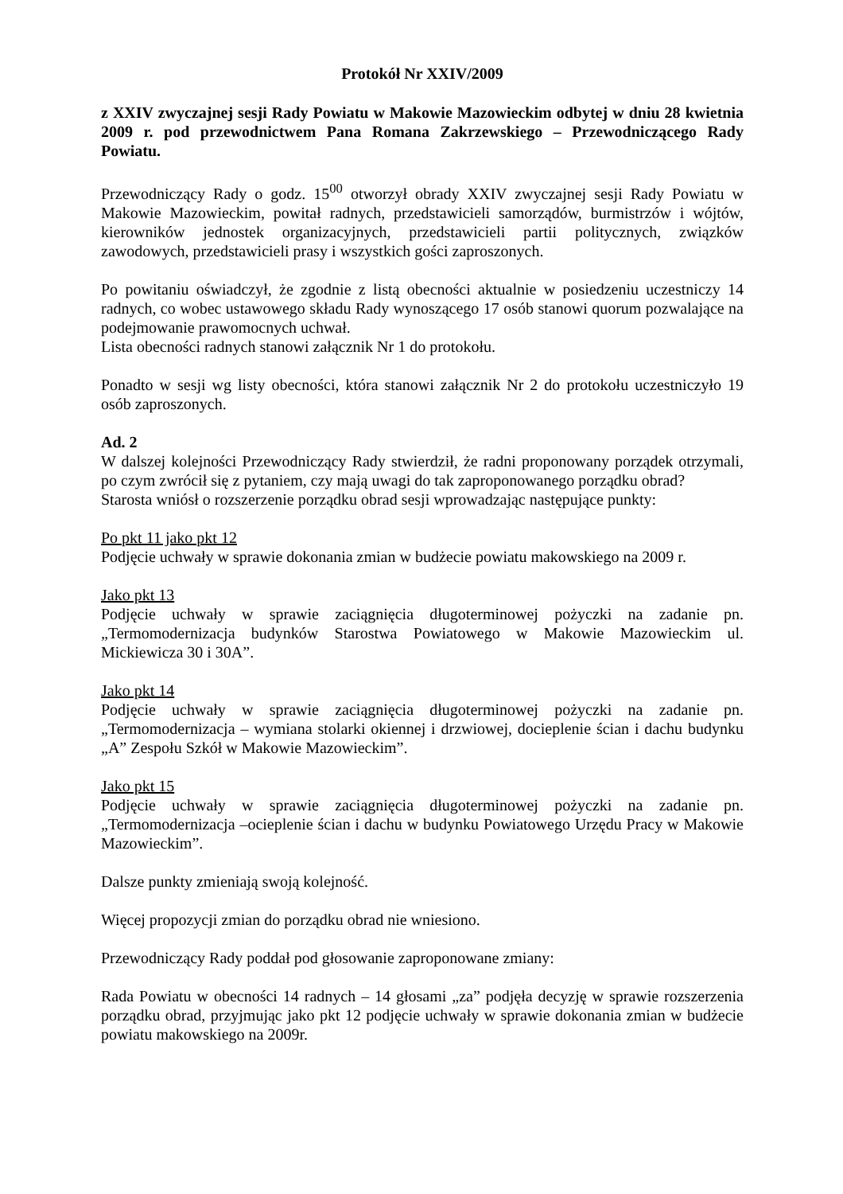Protokół Nr XXIV/2009
z XXIV zwyczajnej sesji Rady Powiatu w Makowie Mazowieckim odbytej w dniu 28 kwietnia 2009 r. pod przewodnictwem Pana Romana Zakrzewskiego – Przewodniczącego Rady Powiatu.
Przewodniczący Rady o godz. 15<sup>00</sup> otworzył obrady XXIV zwyczajnej sesji Rady Powiatu w Makowie Mazowieckim, powitał radnych, przedstawicieli samorządów, burmistrzów i wójtów, kierowników jednostek organizacyjnych, przedstawicieli partii politycznych, związków zawodowych, przedstawicieli prasy i wszystkich gości zaproszonych.
Po powitaniu oświadczył, że zgodnie z listą obecności aktualnie w posiedzeniu uczestniczy 14 radnych, co wobec ustawowego składu Rady wynoszącego 17 osób stanowi quorum pozwalające na podejmowanie prawomocnych uchwał.
Lista obecności radnych stanowi załącznik Nr 1 do protokołu.
Ponadto w sesji wg listy obecności, która stanowi załącznik Nr 2 do protokołu uczestniczyło 19 osób zaproszonych.
Ad. 2
W dalszej kolejności Przewodniczący Rady stwierdził, że radni proponowany porządek otrzymali, po czym zwrócił się z pytaniem, czy mają uwagi do tak zaproponowanego porządku obrad?
Starosta wniósł o rozszerzenie porządku obrad sesji wprowadzając następujące punkty:
Po pkt 11 jako pkt 12
Podjęcie uchwały w sprawie dokonania zmian w budżecie powiatu makowskiego na 2009 r.
Jako pkt 13
Podjęcie uchwały w sprawie zaciągnięcia długoterminowej pożyczki na zadanie pn. „Termomodernizacja budynków Starostwa Powiatowego w Makowie Mazowieckim ul. Mickiewicza 30 i 30A”.
Jako pkt 14
Podjęcie uchwały w sprawie zaciągnięcia długoterminowej pożyczki na zadanie pn. „Termomodernizacja – wymiana stolarki okiennej i drzwiowej, docieplenie ścian i dachu budynku „A” Zespołu Szkół w Makowie Mazowieckim”.
Jako pkt 15
Podjęcie uchwały w sprawie zaciągnięcia długoterminowej pożyczki na zadanie pn. „Termomodernizacja –ocieplenie ścian i dachu w budynku Powiatowego Urzędu Pracy w Makowie Mazowieckim”.
Dalsze punkty zmieniają swoją kolejność.
Więcej propozycji zmian do porządku obrad nie wniesiono.
Przewodniczący Rady poddał pod głosowanie zaproponowane zmiany:
Rada Powiatu w obecności 14 radnych – 14 głosami „za” podjęła decyzję w sprawie rozszerzenia porządku obrad, przyjmując jako pkt 12 podjęcie uchwały w sprawie dokonania zmian w budżecie powiatu makowskiego na 2009r.